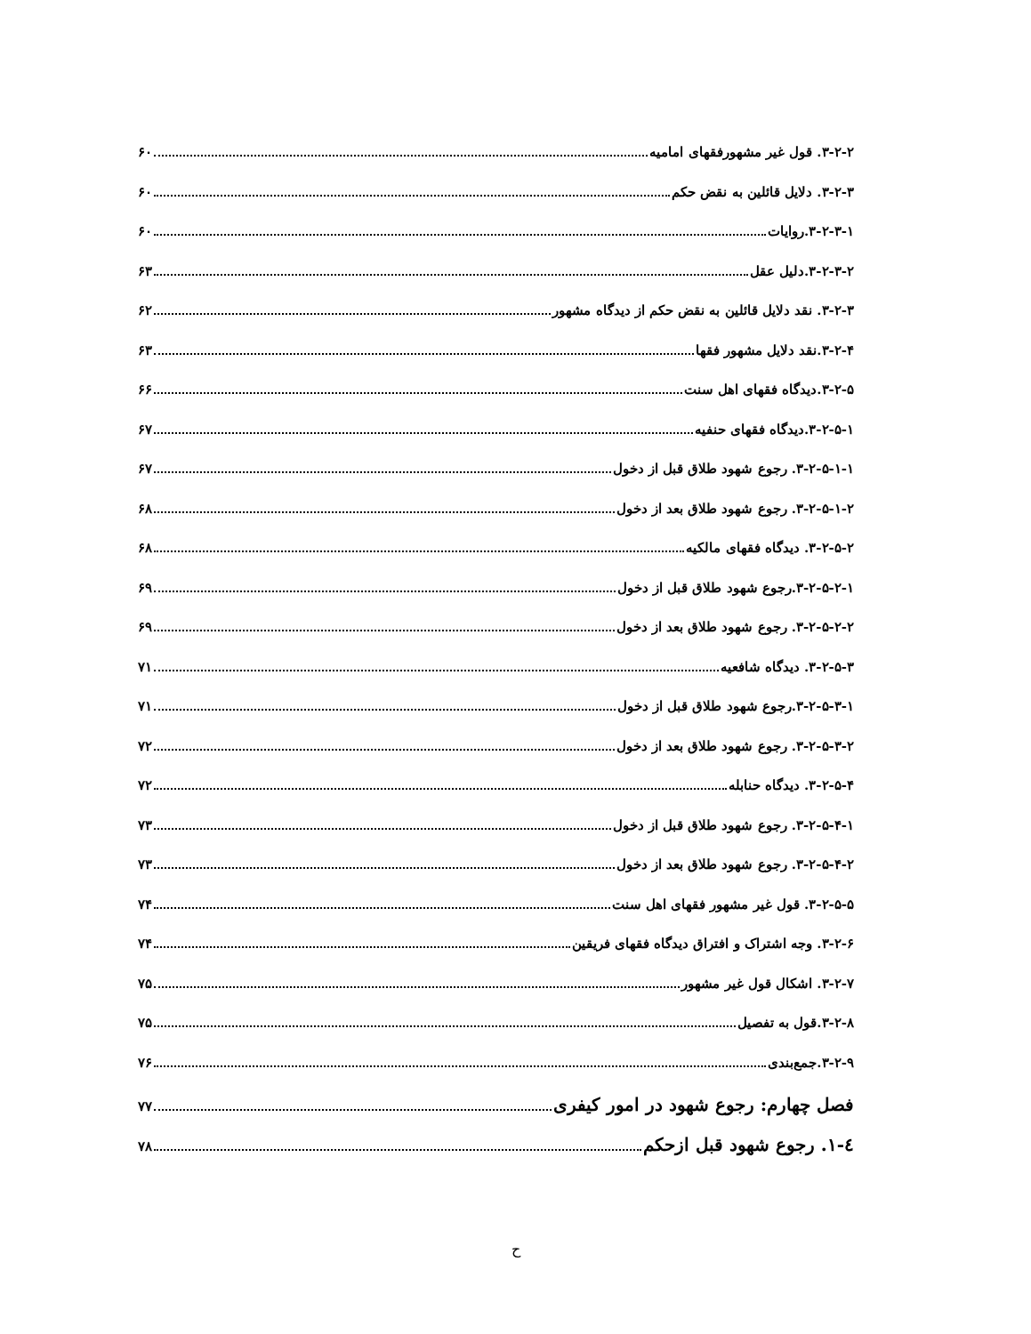۳-۲-۲. قول غیر مشهورفقهای امامیه ۶۰
۳-۲-۳. دلایل قائلین به نقض حکم ۶۰
۳-۲-۳-۱.روایات ۶۰
۳-۲-۳-۲.دلیل عقل ۶۳
۳-۲-۳. نقد دلایل قائلین به نقض حکم از دیدگاه مشهور ۶۲
۳-۲-۴.نقد دلایل مشهور فقها ۶۳
۳-۲-۵.دیدگاه فقهای اهل سنت ۶۶
۳-۲-۵-۱.دیدگاه فقهای حنفیه ۶۷
۳-۲-۵-۱-۱. رجوع شهود طلاق قبل از دخول ۶۷
۳-۲-۵-۱-۲. رجوع شهود طلاق بعد از دخول ۶۸
۳-۲-۵-۲. دیدگاه فقهای مالکیه ۶۸
۳-۲-۵-۲-۱.رجوع شهود طلاق قبل از دخول ۶۹
۳-۲-۵-۲-۲. رجوع شهود طلاق بعد از دخول ۶۹
۳-۲-۵-۳. دیدگاه شافعیه ۷۱
۳-۲-۵-۳-۱.رجوع شهود طلاق قبل از دخول ۷۱
۳-۲-۵-۳-۲. رجوع شهود طلاق بعد از دخول ۷۲
۳-۲-۵-۴. دیدگاه حنابله ۷۲
۳-۲-۵-۴-۱. رجوع شهود طلاق قبل از دخول ۷۳
۳-۲-۵-۴-۲. رجوع شهود طلاق بعد از دخول ۷۳
۳-۲-۵-۵. قول غیر مشهور فقهای اهل سنت ۷۴
۳-۲-۶. وجه اشتراک و افتراق دیدگاه فقهای فریقین ۷۴
۳-۲-۷. اشکال قول غیر مشهور ۷۵
۳-۲-۸.قول به تفصیل ۷۵
۳-۲-۹.جمع‌بندی ۷۶
فصل چهارم: رجوع شهود در امور کیفری ۷۷
٤-١. رجوع شهود قبل ازحکم ۷۸
ح